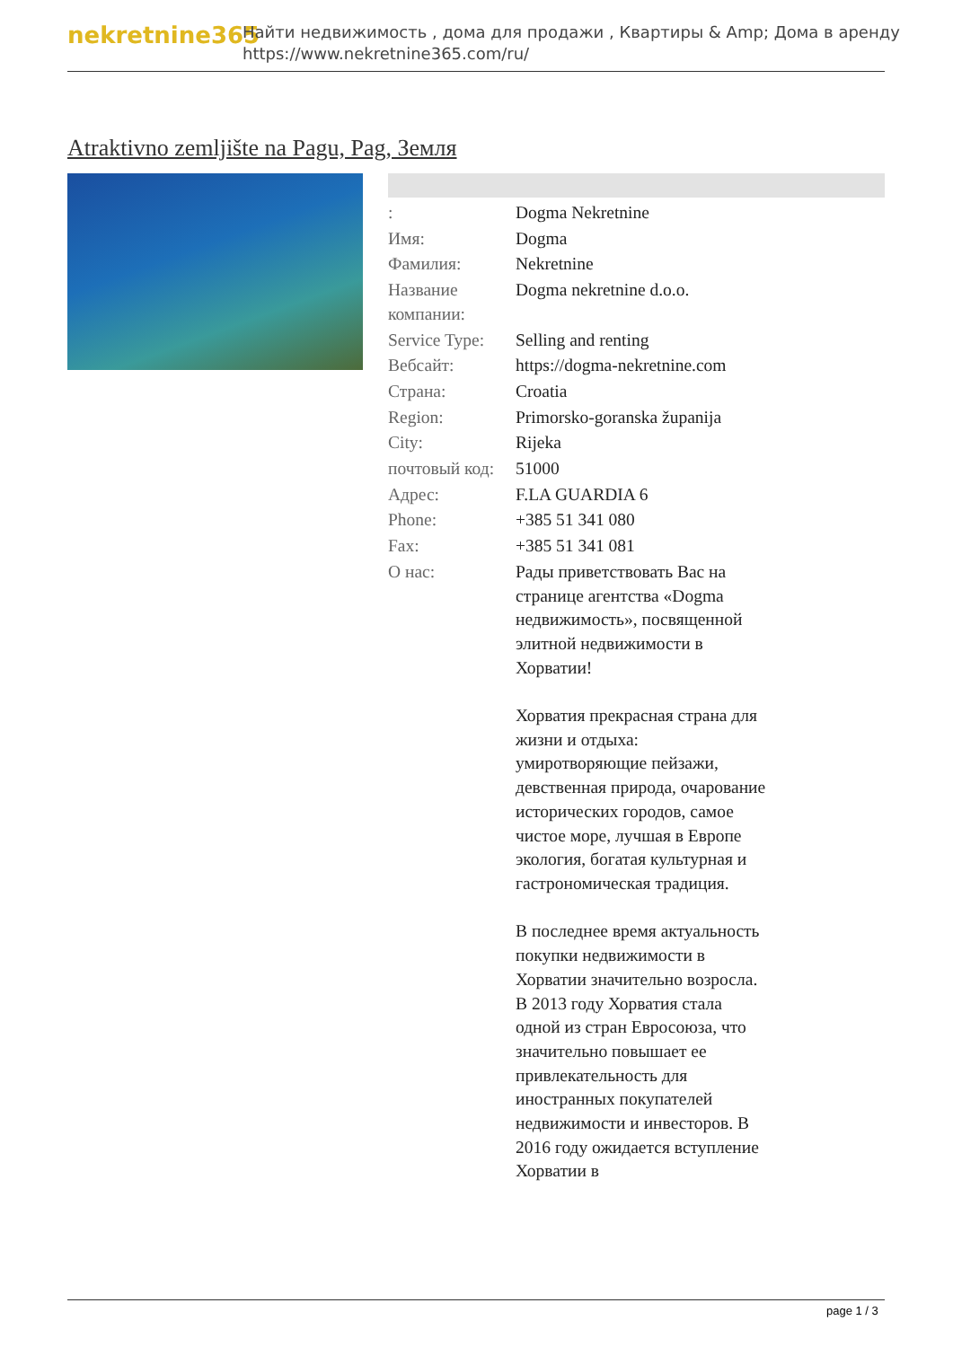nekretnine365
Найти недвижимость , дома для продажи , Квартиры & Amp; Дома в аренду
https://www.nekretnine365.com/ru/
Atraktivno zemljište na Pagu, Pag, Земля
| : | Dogma Nekretnine |
| Имя: | Dogma |
| Фамилия: | Nekretnine |
| Название компании: | Dogma nekretnine d.o.o. |
| Service Type: | Selling and renting |
| Вебсайт: | https://dogma-nekretnine.com |
| Страна: | Croatia |
| Region: | Primorsko-goranska županija |
| City: | Rijeka |
| почтовый код: | 51000 |
| Адрес: | F.LA GUARDIA 6 |
| Phone: | +385 51 341 080 |
| Fax: | +385 51 341 081 |
| О нас: | Рады приветствовать Вас на странице агентства «Dogma недвижимость», посвященной элитной недвижимости в Хорватии! Хорватия прекрасная страна для жизни и отдыха: умиротворяющие пейзажи, девственная природа, очарование исторических городов, самое чистое море, лучшая в Европе экология, богатая культурная и гастрономическая традиция. В последнее время актуальность покупки недвижимости в Хорватии значительно возросла. В 2013 году Хорватия стала одной из стран Евросоюза, что значительно повышает ее привлекательность для иностранных покупателей недвижимости и инвесторов. В 2016 году ожидается вступление Хорватии в |
page 1 / 3